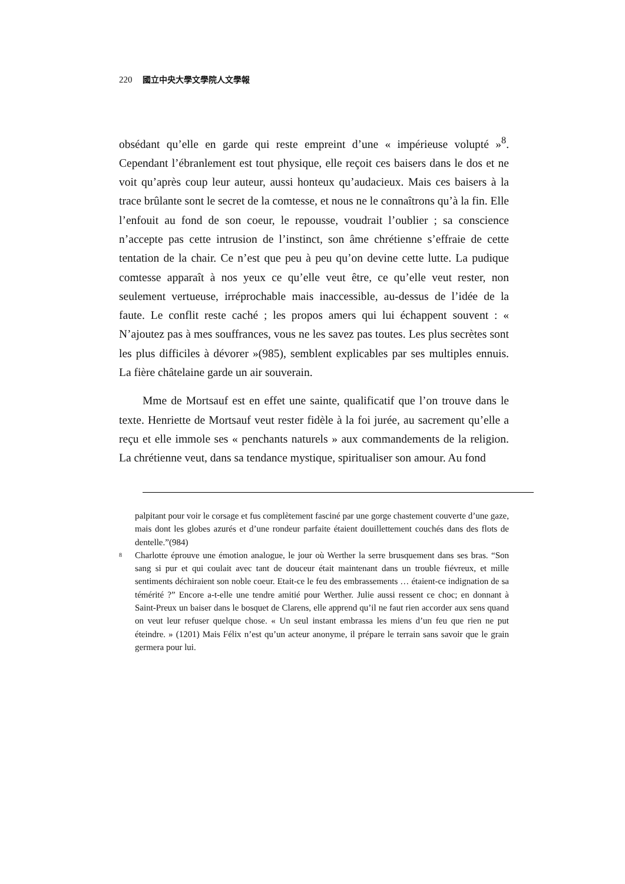220 國立中央大學文學院人文學報
obsédant qu’elle en garde qui reste empreint d’une « impérieuse volupté »<sup>8</sup>. Cependant l’ébranlement est tout physique, elle reçoit ces baisers dans le dos et ne voit qu’après coup leur auteur, aussi honteux qu’audacieux. Mais ces baisers à la trace brûlante sont le secret de la comtesse, et nous ne le connaîtrons qu’à la fin. Elle l’enfouit au fond de son coeur, le repousse, voudrait l’oublier ; sa conscience n’accepte pas cette intrusion de l’instinct, son âme chrétienne s’effraie de cette tentation de la chair. Ce n’est que peu à peu qu’on devine cette lutte. La pudique comtesse apparaît à nos yeux ce qu’elle veut être, ce qu’elle veut rester, non seulement vertueuse, irréprochable mais inaccessible, au-dessus de l’idée de la faute. Le conflit reste caché ; les propos amers qui lui échappent souvent : « N’ajoutez pas à mes souffrances, vous ne les savez pas toutes. Les plus secrètes sont les plus difficiles à dévorer »(985), semblent explicables par ses multiples ennuis. La fière châtelaine garde un air souverain.
Mme de Mortsauf est en effet une sainte, qualificatif que l’on trouve dans le texte. Henriette de Mortsauf veut rester fidèle à la foi jurée, au sacrement qu’elle a reçu et elle immole ses « penchants naturels » aux commandements de la religion. La chrétienne veut, dans sa tendance mystique, spiritualiser son amour. Au fond
palpitant pour voir le corsage et fus complètement fasciné par une gorge chastement couverte d’une gaze, mais dont les globes azurés et d’une rondeur parfaite étaient douillettement couchés dans des flots de dentelle.”(984)
8 Charlotte éprouve une émotion analogue, le jour où Werther la serre brusquement dans ses bras. “Son sang si pur et qui coulait avec tant de douceur était maintenant dans un trouble fiévreux, et mille sentiments déchiraient son noble coeur. Etait-ce le feu des embrassements … étaient-ce indignation de sa témérité ?” Encore a-t-elle une tendre amitié pour Werther. Julie aussi ressent ce choc; en donnant à Saint-Preux un baiser dans le bosquet de Clarens, elle apprend qu’il ne faut rien accorder aux sens quand on veut leur refuser quelque chose. « Un seul instant embrassa les miens d’un feu que rien ne put éteindre. » (1201) Mais Félix n’est qu’un acteur anonyme, il prépare le terrain sans savoir que le grain germera pour lui.